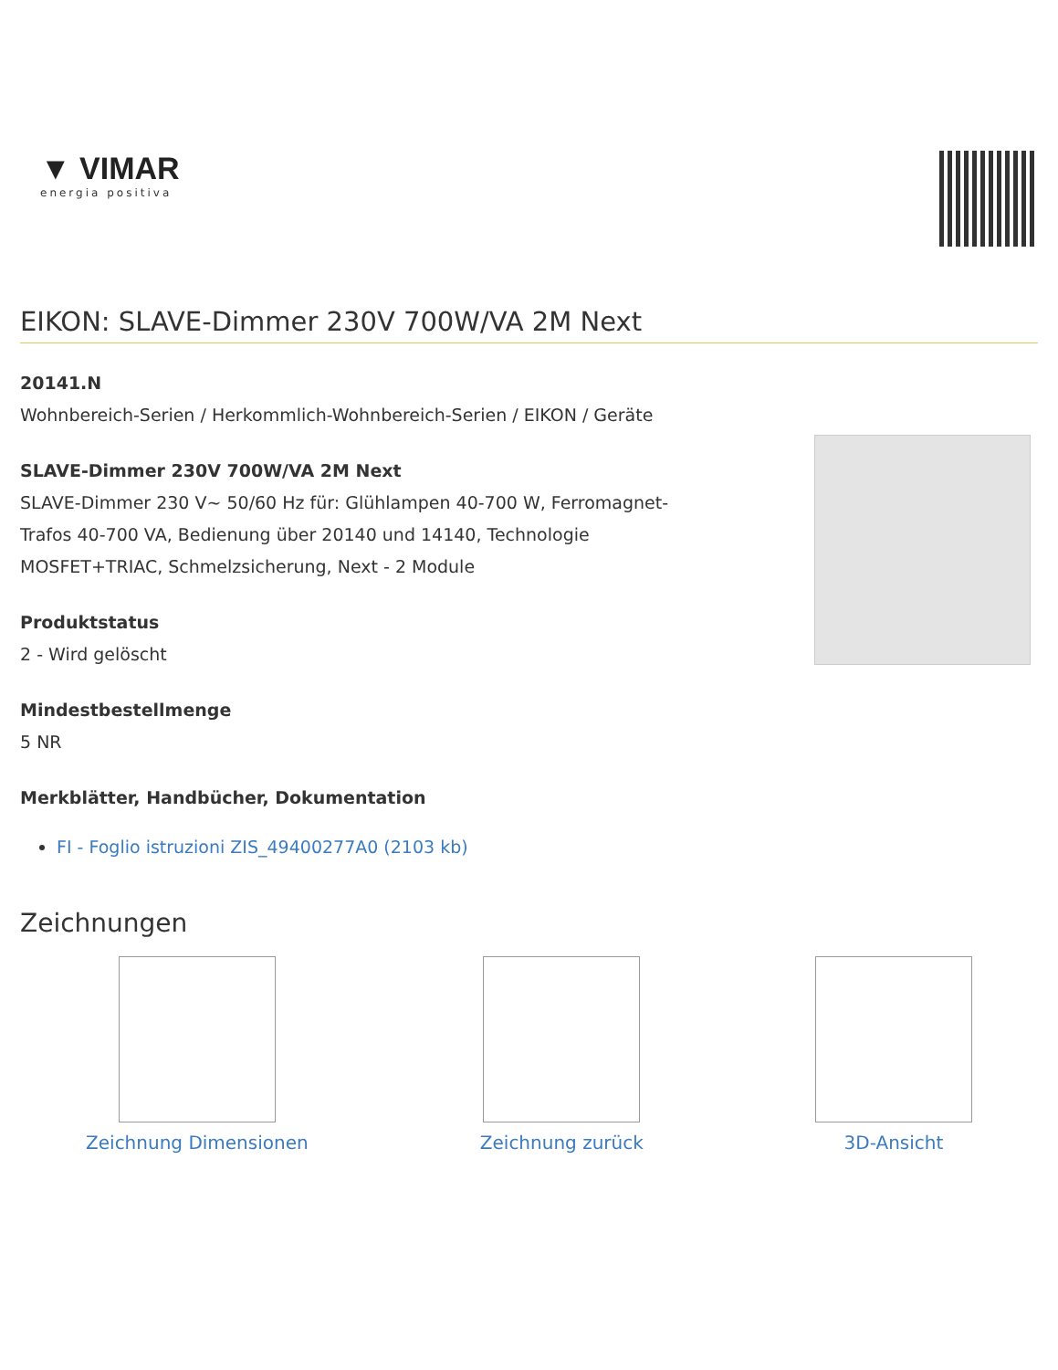▼ VIMAR
energia positiva
EIKON: SLAVE-Dimmer 230V 700W/VA 2M Next
20141.N
Wohnbereich-Serien / Herkommlich-Wohnbereich-Serien / EIKON / Geräte
SLAVE-Dimmer 230V 700W/VA 2M Next
SLAVE-Dimmer 230 V~ 50/60 Hz für: Glühlampen 40-700 W, Ferromagnet-Trafos 40-700 VA, Bedienung über 20140 und 14140, Technologie MOSFET+TRIAC, Schmelzsicherung, Next - 2 Module
Produktstatus
2 - Wird gelöscht
Mindestbestellmenge
5 NR
Merkblätter, Handbücher, Dokumentation
FI - Foglio istruzioni ZIS_49400277A0 (2103 kb)
Zeichnungen
Zeichnung Dimensionen Zeichnung zurück 3D-Ansicht